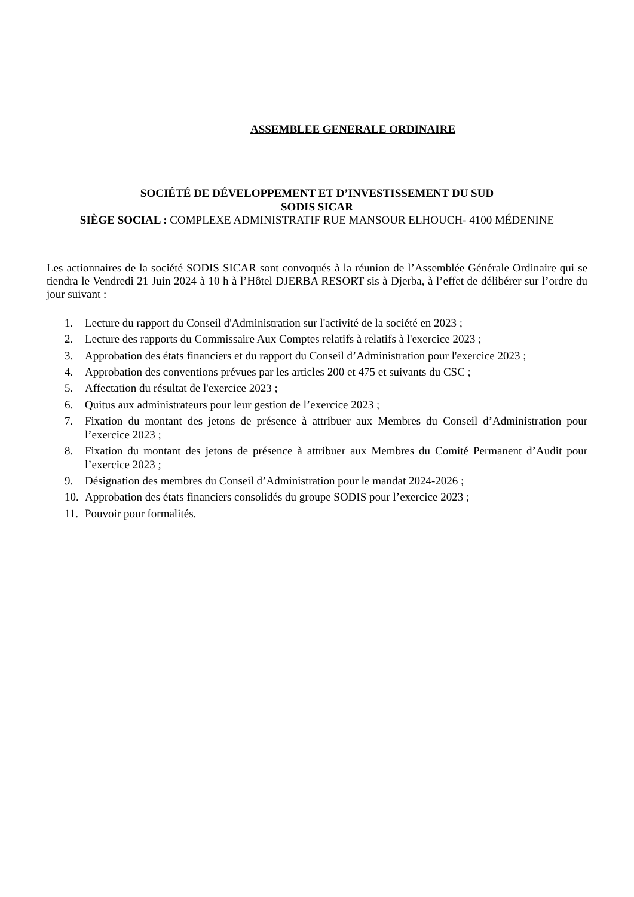ASSEMBLEE GENERALE ORDINAIRE
SOCIÉTÉ DE DÉVELOPPEMENT ET D’INVESTISSEMENT DU SUD
SODIS SICAR
SIÈGE SOCIAL : COMPLEXE ADMINISTRATIF RUE MANSOUR ELHOUCH- 4100 MÉDENINE
Les actionnaires de la société SODIS SICAR sont convoqués à la réunion de l’Assemblée Générale Ordinaire qui se tiendra le Vendredi 21 Juin 2024 à 10 h à l’Hôtel DJERBA RESORT sis à Djerba, à l’effet de délibérer sur l’ordre du jour suivant :
1. Lecture du rapport du Conseil d'Administration sur l'activité de la société en 2023 ;
2. Lecture des rapports du Commissaire Aux Comptes relatifs à relatifs à l'exercice 2023 ;
3. Approbation des états financiers et du rapport du Conseil d’Administration pour l'exercice 2023 ;
4. Approbation des conventions prévues par les articles 200 et 475 et suivants du CSC ;
5. Affectation du résultat de l'exercice 2023 ;
6. Quitus aux administrateurs pour leur gestion de l’exercice 2023 ;
7. Fixation du montant des jetons de présence à attribuer aux Membres du Conseil d’Administration pour l’exercice 2023 ;
8. Fixation du montant des jetons de présence à attribuer aux Membres du Comité Permanent d’Audit pour l’exercice 2023 ;
9. Désignation des membres du Conseil d’Administration pour le mandat 2024-2026 ;
10. Approbation des états financiers consolidés du groupe SODIS pour l’exercice 2023 ;
11. Pouvoir pour formalités.